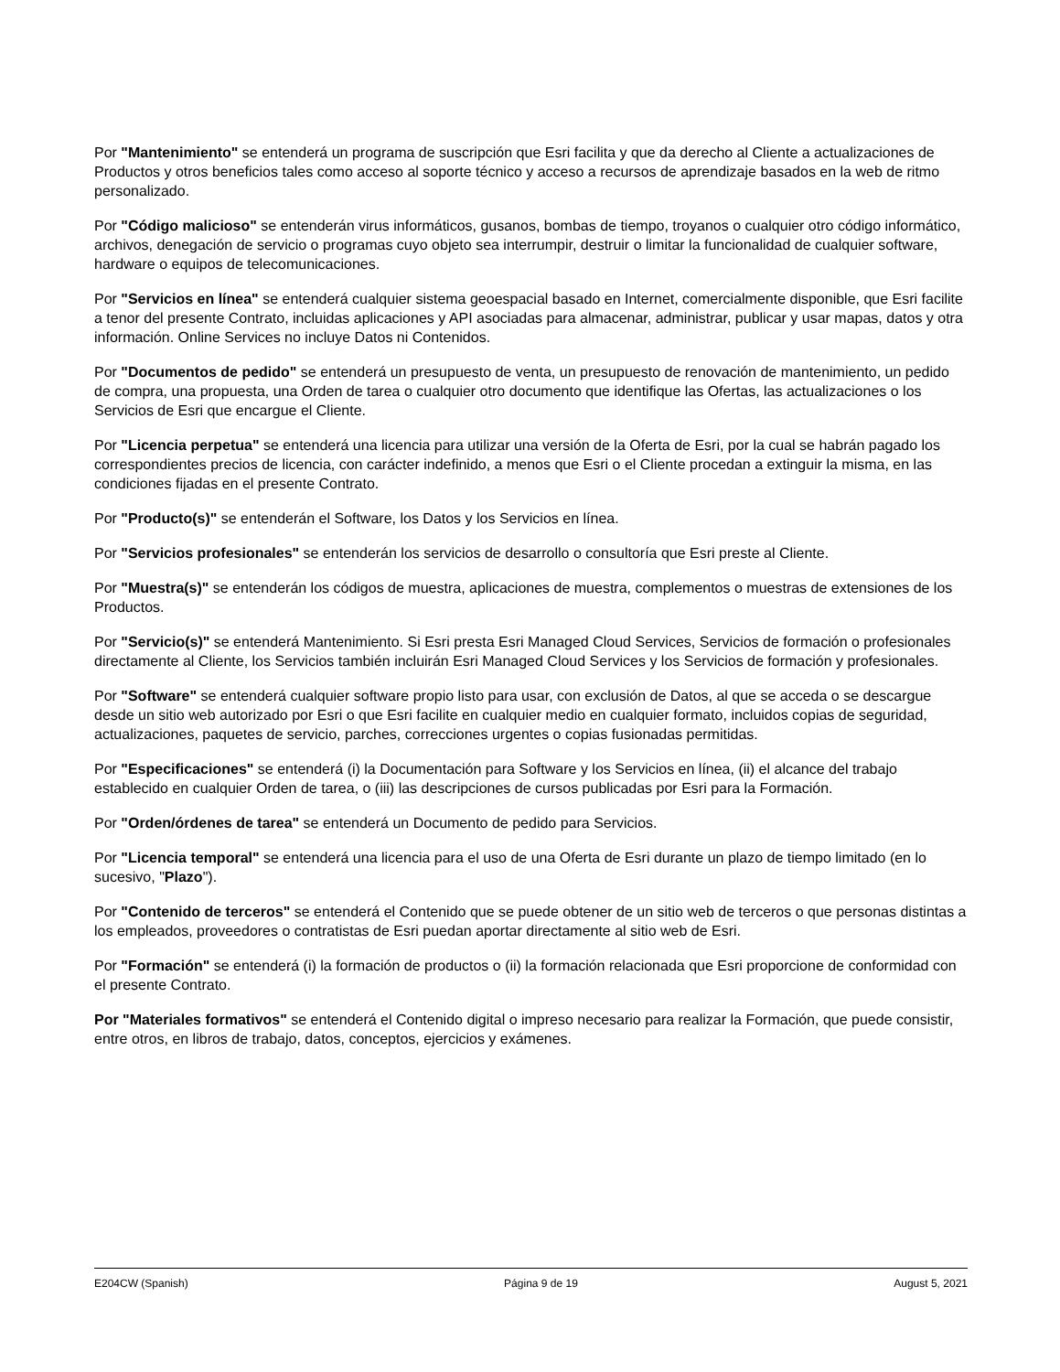Por "Mantenimiento" se entenderá un programa de suscripción que Esri facilita y que da derecho al Cliente a actualizaciones de Productos y otros beneficios tales como acceso al soporte técnico y acceso a recursos de aprendizaje basados en la web de ritmo personalizado.
Por "Código malicioso" se entenderán virus informáticos, gusanos, bombas de tiempo, troyanos o cualquier otro código informático, archivos, denegación de servicio o programas cuyo objeto sea interrumpir, destruir o limitar la funcionalidad de cualquier software, hardware o equipos de telecomunicaciones.
Por "Servicios en línea" se entenderá cualquier sistema geoespacial basado en Internet, comercialmente disponible, que Esri facilite a tenor del presente Contrato, incluidas aplicaciones y API asociadas para almacenar, administrar, publicar y usar mapas, datos y otra información. Online Services no incluye Datos ni Contenidos.
Por "Documentos de pedido" se entenderá un presupuesto de venta, un presupuesto de renovación de mantenimiento, un pedido de compra, una propuesta, una Orden de tarea o cualquier otro documento que identifique las Ofertas, las actualizaciones o los Servicios de Esri que encargue el Cliente.
Por "Licencia perpetua" se entenderá una licencia para utilizar una versión de la Oferta de Esri, por la cual se habrán pagado los correspondientes precios de licencia, con carácter indefinido, a menos que Esri o el Cliente procedan a extinguir la misma, en las condiciones fijadas en el presente Contrato.
Por "Producto(s)" se entenderán el Software, los Datos y los Servicios en línea.
Por "Servicios profesionales" se entenderán los servicios de desarrollo o consultoría que Esri preste al Cliente.
Por "Muestra(s)" se entenderán los códigos de muestra, aplicaciones de muestra, complementos o muestras de extensiones de los Productos.
Por "Servicio(s)" se entenderá Mantenimiento. Si Esri presta Esri Managed Cloud Services, Servicios de formación o profesionales directamente al Cliente, los Servicios también incluirán Esri Managed Cloud Services y los Servicios de formación y profesionales.
Por "Software" se entenderá cualquier software propio listo para usar, con exclusión de Datos, al que se acceda o se descargue desde un sitio web autorizado por Esri o que Esri facilite en cualquier medio en cualquier formato, incluidos copias de seguridad, actualizaciones, paquetes de servicio, parches, correcciones urgentes o copias fusionadas permitidas.
Por "Especificaciones" se entenderá (i) la Documentación para Software y los Servicios en línea, (ii) el alcance del trabajo establecido en cualquier Orden de tarea, o (iii) las descripciones de cursos publicadas por Esri para la Formación.
Por "Orden/órdenes de tarea" se entenderá un Documento de pedido para Servicios.
Por "Licencia temporal" se entenderá una licencia para el uso de una Oferta de Esri durante un plazo de tiempo limitado (en lo sucesivo, "Plazo").
Por "Contenido de terceros" se entenderá el Contenido que se puede obtener de un sitio web de terceros o que personas distintas a los empleados, proveedores o contratistas de Esri puedan aportar directamente al sitio web de Esri.
Por "Formación" se entenderá (i) la formación de productos o (ii) la formación relacionada que Esri proporcione de conformidad con el presente Contrato.
Por "Materiales formativos" se entenderá el Contenido digital o impreso necesario para realizar la Formación, que puede consistir, entre otros, en libros de trabajo, datos, conceptos, ejercicios y exámenes.
E204CW (Spanish) Página 9 de 19 August 5, 2021